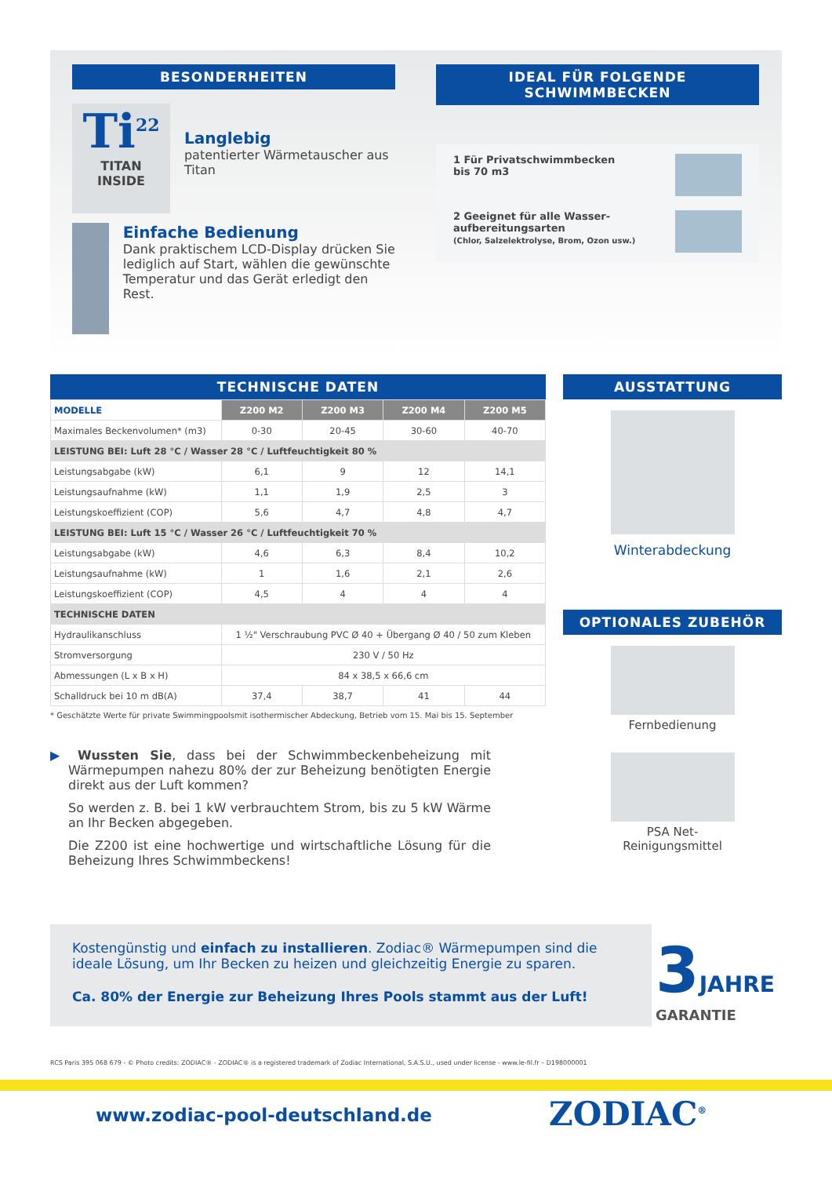BESONDERHEITEN
Ti<sup>22</sup>
TITAN
INSIDE
Langlebig
patentierter Wärmetauscher aus Titan
Einfache Bedienung
Dank praktischem LCD-Display drücken Sie lediglich auf Start, wählen die gewünschte Temperatur und das Gerät erledigt den Rest.
IDEAL FÜR FOLGENDE SCHWIMMBECKEN
1 Für Privatschwimmbecken
bis 70 m3
2 Geeignet für alle Wasser-
aufbereitungsarten
(Chlor, Salzelektrolyse, Brom, Ozon usw.)
TECHNISCHE DATEN
| MODELLE | Z200 M2 | Z200 M3 | Z200 M4 | Z200 M5 |
| --- | --- | --- | --- | --- |
| Maximales Beckenvolumen* (m3) | 0-30 | 20-45 | 30-60 | 40-70 |
| LEISTUNG BEI: Luft 28 °C / Wasser 28 °C / Luftfeuchtigkeit 80 % | | | | |
| Leistungsabgabe (kW) | 6,1 | 9 | 12 | 14,1 |
| Leistungsaufnahme (kW) | 1,1 | 1,9 | 2,5 | 3 |
| Leistungskoeffizient (COP) | 5,6 | 4,7 | 4,8 | 4,7 |
| LEISTUNG BEI: Luft 15 °C / Wasser 26 °C / Luftfeuchtigkeit 70 % | | | | |
| Leistungsabgabe (kW) | 4,6 | 6,3 | 8,4 | 10,2 |
| Leistungsaufnahme (kW) | 1 | 1,6 | 2,1 | 2,6 |
| Leistungskoeffizient (COP) | 4,5 | 4 | 4 | 4 |
| TECHNISCHE DATEN | | | | |
| Hydraulikanschluss | 1 ½" Verschraubung PVC Ø 40 + Übergang Ø 40 / 50 zum Kleben | | | |
| Stromversorgung | 230 V / 50 Hz | | | |
| Abmessungen (L x B x H) | 84 x 38,5 x 66,6 cm | | | |
| Schalldruck bei 10 m dB(A) | 37,4 | 38,7 | 41 | 44 |
* Geschätzte Werte für private Swimmingpoolsmit isothermischer Abdeckung, Betrieb vom 15. Mai bis 15. September
▶ Wussten Sie, dass bei der Schwimmbeckenbeheizung mit Wärmepumpen nahezu 80% der zur Beheizung benötigten Energie direkt aus der Luft kommen?
So werden z. B. bei 1 kW verbrauchtem Strom, bis zu 5 kW Wärme an Ihr Becken abgegeben.
Die Z200 ist eine hochwertige und wirtschaftliche Lösung für die Beheizung Ihres Schwimmbeckens!
AUSSTATTUNG
Winterabdeckung
OPTIONALES ZUBEHÖR
Fernbedienung
PSA Net-
Reinigungsmittel
Kostengünstig und einfach zu installieren. Zodiac® Wärmepumpen sind die ideale Lösung, um Ihr Becken zu heizen und gleichzeitig Energie zu sparen.
Ca. 80% der Energie zur Beheizung Ihres Pools stammt aus der Luft!
3 JAHRE
GARANTIE
RCS Paris 395 068 679 - © Photo credits: ZODIAC® - ZODIAC® is a registered trademark of Zodiac International, S.A.S.U., used under license - www.le-fil.fr – D198000001
www.zodiac-pool-deutschland.de ZODIAC<sup>®</sup>